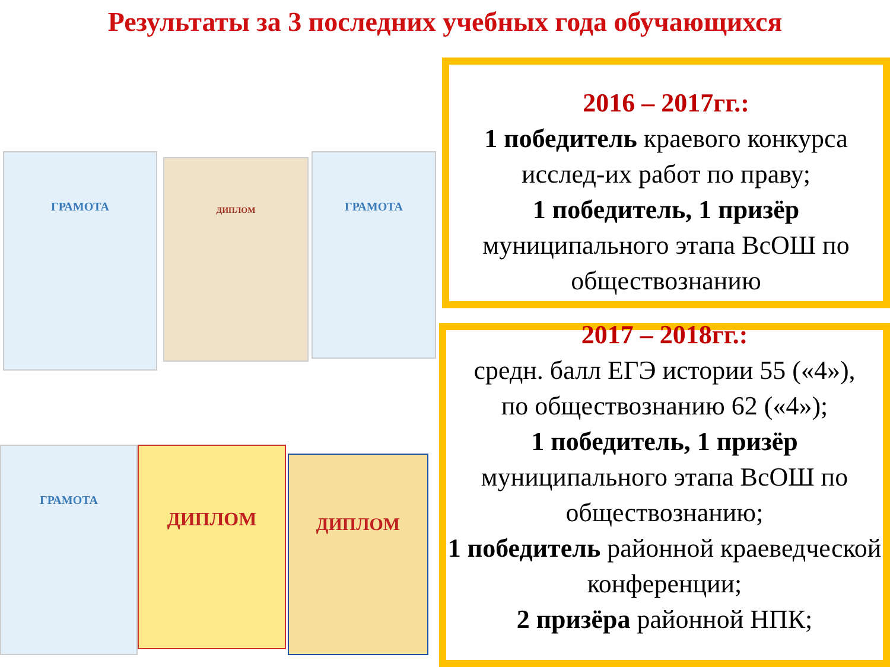Результаты за 3 последних учебных года обучающихся
ГРАМОТА ДИПЛОМ ГРАМОТА
ГРАМОТА ДИПЛОМ ДИПЛОМ
2016 – 2017гг.:
1 победитель краевого конкурса исслед-их работ по праву;
1 победитель, 1 призёр муниципального этапа ВсОШ по обществознанию
2017 – 2018гг.:
средн. балл ЕГЭ истории 55 («4»),
по обществознанию 62 («4»);
1 победитель, 1 призёр муниципального этапа ВсОШ по обществознанию;
1 победитель районной краеведческой конференции;
2 призёра районной НПК;